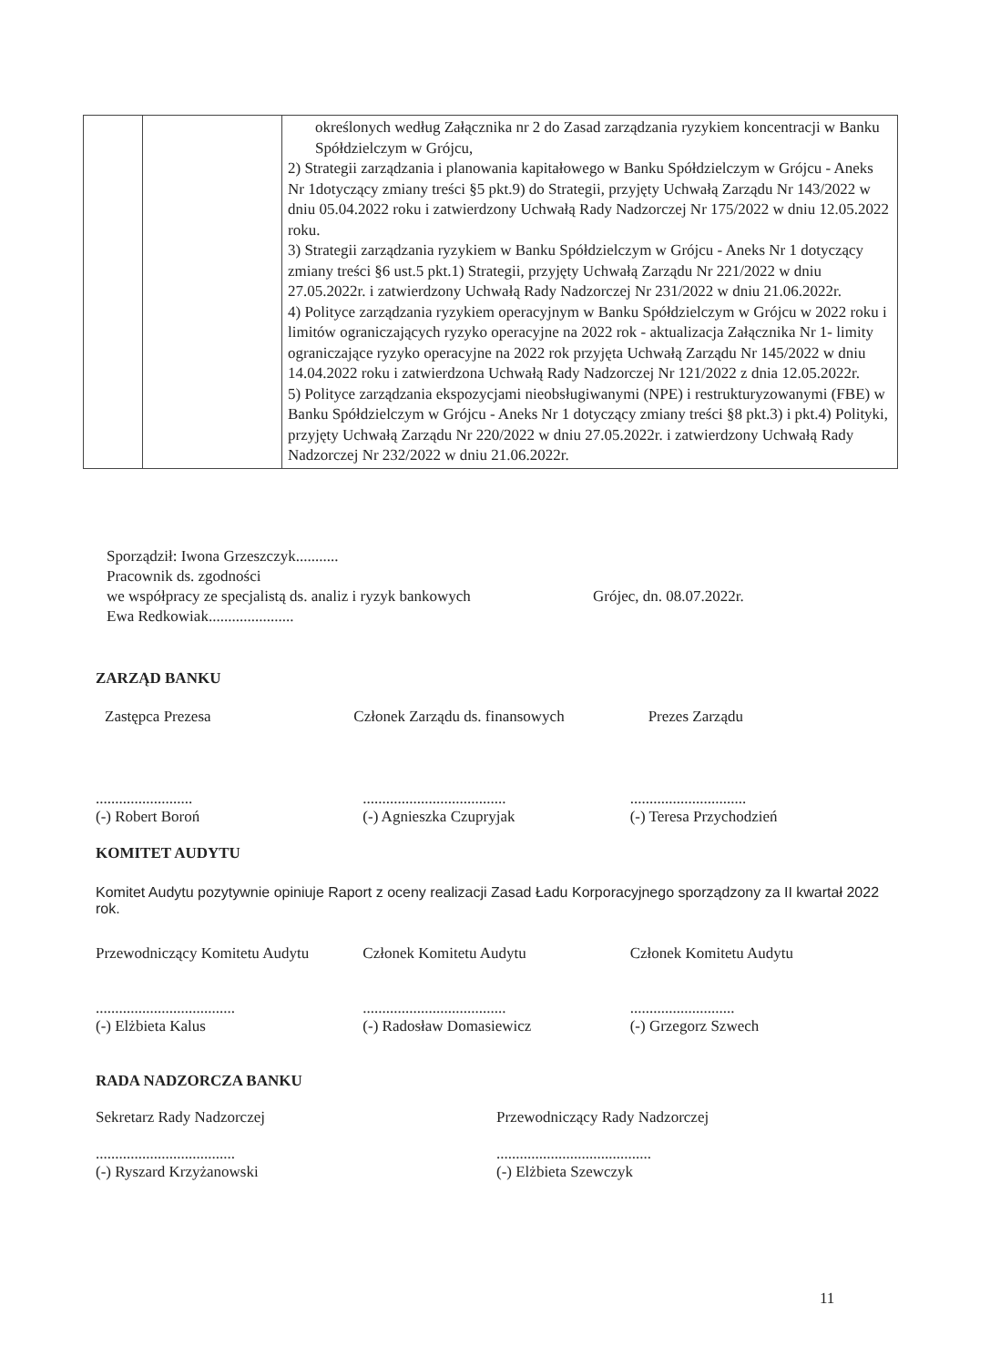| | | określonych według Załącznika nr 2 do Zasad zarządzania ryzykiem koncentracji w Banku Spółdzielczym w Grójcu, 2) Strategii zarządzania i planowania kapitałowego w Banku Spółdzielczym w Grójcu - Aneks Nr 1dotyczący zmiany treści §5 pkt.9) do Strategii, przyjęty Uchwałą Zarządu Nr 143/2022 w dniu 05.04.2022 roku i zatwierdzony Uchwałą Rady Nadzorczej Nr 175/2022 w dniu 12.05.2022 roku. 3) Strategii zarządzania ryzykiem w Banku Spółdzielczym w Grójcu - Aneks Nr 1 dotyczący zmiany treści §6 ust.5 pkt.1) Strategii, przyjęty Uchwałą Zarządu Nr 221/2022 w dniu 27.05.2022r. i zatwierdzony Uchwałą Rady Nadzorczej Nr 231/2022 w dniu 21.06.2022r. 4) Polityce zarządzania ryzykiem operacyjnym w Banku Spółdzielczym w Grójcu w 2022 roku i limitów ograniczających ryzyko operacyjne na 2022 rok - aktualizacja Załącznika Nr 1- limity ograniczające ryzyko operacyjne na 2022 rok przyjęta Uchwałą Zarządu Nr 145/2022 w dniu 14.04.2022 roku i zatwierdzona Uchwałą Rady Nadzorczej Nr 121/2022 z dnia 12.05.2022r. 5) Polityce zarządzania ekspozycjami nieobsługiwanymi (NPE) i restrukturyzowanymi (FBE) w Banku Spółdzielczym w Grójcu - Aneks Nr 1 dotyczący zmiany treści §8 pkt.3) i pkt.4) Polityki, przyjęty Uchwałą Zarządu Nr 220/2022 w dniu 27.05.2022r. i zatwierdzony Uchwałą Rady Nadzorczej Nr 232/2022 w dniu 21.06.2022r. |
Sporządził: Iwona Grzeszczyk...........
Pracownik ds. zgodności
we współpracy ze specjalistą ds. analiz i ryzyk bankowych Grójec, dn. 08.07.2022r.
Ewa Redkowiak......................
ZARZĄD BANKU
Zastępca Prezesa Członek Zarządu ds. finansowych
Prezes Zarządu
.........................
(-) Robert Boroń
.....................................
(-) Agnieszka Czupryjak
..............................
(-) Teresa Przychodzień
KOMITET AUDYTU
Komitet Audytu pozytywnie opiniuje Raport z oceny realizacji Zasad Ładu Korporacyjnego sporządzony za II kwartał 2022 rok.
Przewodniczący Komitetu Audytu Członek Komitetu Audytu Członek Komitetu Audytu
....................................
(-) Elżbieta Kalus
.....................................
(-) Radosław Domasiewicz
...........................
(-) Grzegorz Szwech
RADA NADZORCZA BANKU
Sekretarz Rady Nadzorczej
....................................
(-) Ryszard Krzyżanowski
Przewodniczący Rady Nadzorczej
........................................
(-) Elżbieta Szewczyk
11